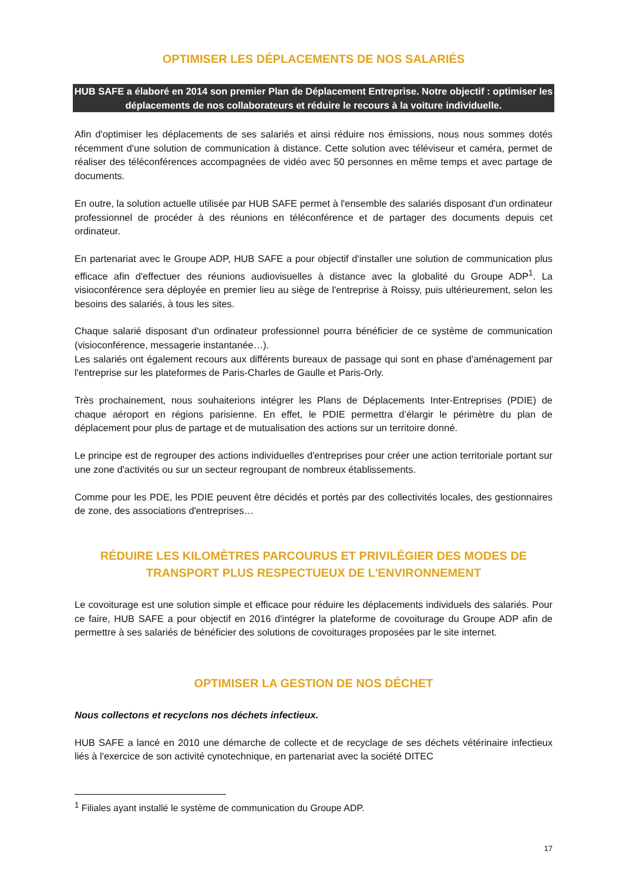OPTIMISER LES DÉPLACEMENTS DE NOS SALARIÉS
HUB SAFE a élaboré en 2014 son premier Plan de Déplacement Entreprise. Notre objectif : optimiser les déplacements de nos collaborateurs et réduire le recours à la voiture individuelle.
Afin d'optimiser les déplacements de ses salariés et ainsi réduire nos émissions, nous nous sommes dotés récemment d'une solution de communication à distance. Cette solution avec téléviseur et caméra, permet de réaliser des téléconférences accompagnées de vidéo avec 50 personnes en même temps et avec partage de documents.
En outre, la solution actuelle utilisée par HUB SAFE permet à l'ensemble des salariés disposant d'un ordinateur professionnel de procéder à des réunions en téléconférence et de partager des documents depuis cet ordinateur.
En partenariat avec le Groupe ADP, HUB SAFE a pour objectif d'installer une solution de communication plus efficace afin d'effectuer des réunions audiovisuelles à distance avec la globalité du Groupe ADP<sup>1</sup>. La visioconférence sera déployée en premier lieu au siège de l'entreprise à Roissy, puis ultérieurement, selon les besoins des salariés, à tous les sites.
Chaque salarié disposant d'un ordinateur professionnel pourra bénéficier de ce système de communication (visioconférence, messagerie instantanée…).
Les salariés ont également recours aux différents bureaux de passage qui sont en phase d'aménagement par l'entreprise sur les plateformes de Paris-Charles de Gaulle et Paris-Orly.
Très prochainement, nous souhaiterions intégrer les Plans de Déplacements Inter-Entreprises (PDIE) de chaque aéroport en régions parisienne. En effet, le PDIE permettra d’élargir le périmètre du plan de déplacement pour plus de partage et de mutualisation des actions sur un territoire donné.
Le principe est de regrouper des actions individuelles d'entreprises pour créer une action territoriale portant sur une zone d'activités ou sur un secteur regroupant de nombreux établissements.
Comme pour les PDE, les PDIE peuvent être décidés et portés par des collectivités locales, des gestionnaires de zone, des associations d'entreprises…
RÉDUIRE LES KILOMÈTRES PARCOURUS ET PRIVILÉGIER DES MODES DE TRANSPORT PLUS RESPECTUEUX DE L'ENVIRONNEMENT
Le covoiturage est une solution simple et efficace pour réduire les déplacements individuels des salariés. Pour ce faire, HUB SAFE a pour objectif en 2016 d'intégrer la plateforme de covoiturage du Groupe ADP afin de permettre à ses salariés de bénéficier des solutions de covoiturages proposées par le site internet.
OPTIMISER LA GESTION DE NOS DÉCHET
Nous collectons et recyclons nos déchets infectieux.
HUB SAFE a lancé en 2010 une démarche de collecte et de recyclage de ses déchets vétérinaire infectieux liés à l'exercice de son activité cynotechnique, en partenariat avec la société DITEC
<sup>1</sup> Filiales ayant installé le système de communication du Groupe ADP.
17